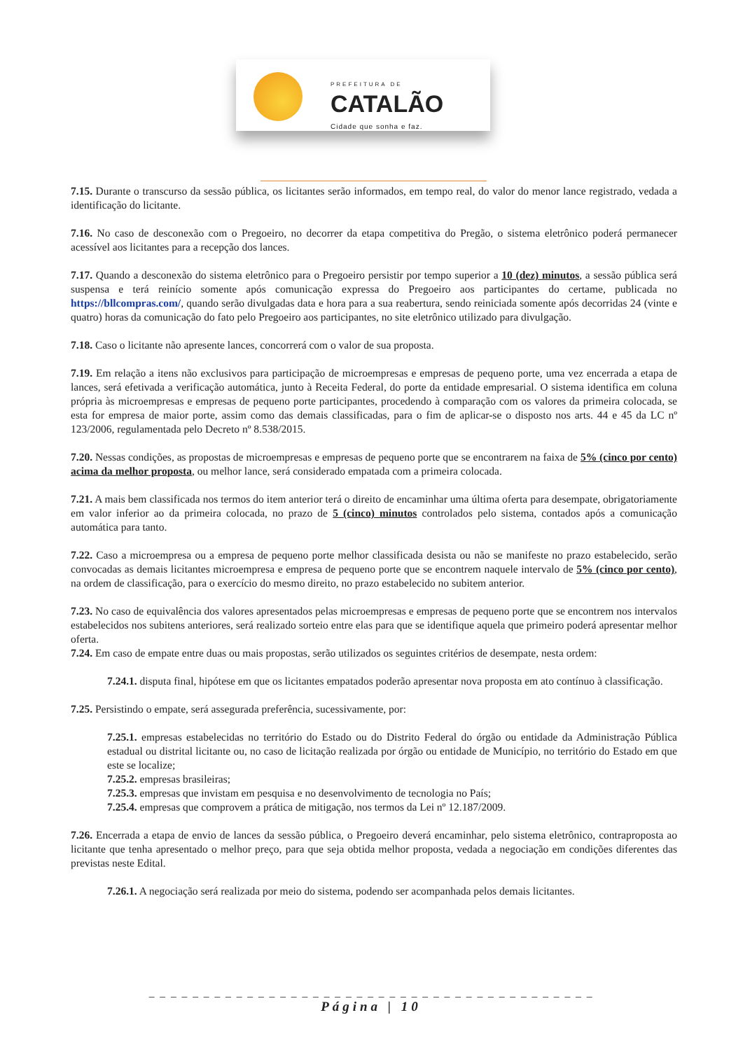PREFEITURA DE
CATALÃO
Cidade que sonha e faz.
7.15. Durante o transcurso da sessão pública, os licitantes serão informados, em tempo real, do valor do menor lance registrado, vedada a identificação do licitante.
7.16. No caso de desconexão com o Pregoeiro, no decorrer da etapa competitiva do Pregão, o sistema eletrônico poderá permanecer acessível aos licitantes para a recepção dos lances.
7.17. Quando a desconexão do sistema eletrônico para o Pregoeiro persistir por tempo superior a 10 (dez) minutos, a sessão pública será suspensa e terá reinício somente após comunicação expressa do Pregoeiro aos participantes do certame, publicada no https://bllcompras.com/, quando serão divulgadas data e hora para a sua reabertura, sendo reiniciada somente após decorridas 24 (vinte e quatro) horas da comunicação do fato pelo Pregoeiro aos participantes, no site eletrônico utilizado para divulgação.
7.18. Caso o licitante não apresente lances, concorrerá com o valor de sua proposta.
7.19. Em relação a itens não exclusivos para participação de microempresas e empresas de pequeno porte, uma vez encerrada a etapa de lances, será efetivada a verificação automática, junto à Receita Federal, do porte da entidade empresarial. O sistema identifica em coluna própria às microempresas e empresas de pequeno porte participantes, procedendo à comparação com os valores da primeira colocada, se esta for empresa de maior porte, assim como das demais classificadas, para o fim de aplicar-se o disposto nos arts. 44 e 45 da LC nº 123/2006, regulamentada pelo Decreto nº 8.538/2015.
7.20. Nessas condições, as propostas de microempresas e empresas de pequeno porte que se encontrarem na faixa de 5% (cinco por cento) acima da melhor proposta, ou melhor lance, será considerado empatada com a primeira colocada.
7.21. A mais bem classificada nos termos do item anterior terá o direito de encaminhar uma última oferta para desempate, obrigatoriamente em valor inferior ao da primeira colocada, no prazo de 5 (cinco) minutos controlados pelo sistema, contados após a comunicação automática para tanto.
7.22. Caso a microempresa ou a empresa de pequeno porte melhor classificada desista ou não se manifeste no prazo estabelecido, serão convocadas as demais licitantes microempresa e empresa de pequeno porte que se encontrem naquele intervalo de 5% (cinco por cento), na ordem de classificação, para o exercício do mesmo direito, no prazo estabelecido no subitem anterior.
7.23. No caso de equivalência dos valores apresentados pelas microempresas e empresas de pequeno porte que se encontrem nos intervalos estabelecidos nos subitens anteriores, será realizado sorteio entre elas para que se identifique aquela que primeiro poderá apresentar melhor oferta.
7.24. Em caso de empate entre duas ou mais propostas, serão utilizados os seguintes critérios de desempate, nesta ordem:
7.24.1. disputa final, hipótese em que os licitantes empatados poderão apresentar nova proposta em ato contínuo à classificação.
7.25. Persistindo o empate, será assegurada preferência, sucessivamente, por:
7.25.1. empresas estabelecidas no território do Estado ou do Distrito Federal do órgão ou entidade da Administração Pública estadual ou distrital licitante ou, no caso de licitação realizada por órgão ou entidade de Município, no território do Estado em que este se localize;
7.25.2. empresas brasileiras;
7.25.3. empresas que invistam em pesquisa e no desenvolvimento de tecnologia no País;
7.25.4. empresas que comprovem a prática de mitigação, nos termos da Lei nº 12.187/2009.
7.26. Encerrada a etapa de envio de lances da sessão pública, o Pregoeiro deverá encaminhar, pelo sistema eletrônico, contraproposta ao licitante que tenha apresentado o melhor preço, para que seja obtida melhor proposta, vedada a negociação em condições diferentes das previstas neste Edital.
7.26.1. A negociação será realizada por meio do sistema, podendo ser acompanhada pelos demais licitantes.
_ _ _ _ _ _ _ _ _ _ _ _ _ _ _ _ _ _ _ _ _ _ _ _ _ _ _ _ _ _ _ _ _ _ _ _ _ _ _ _ _
Página | 10